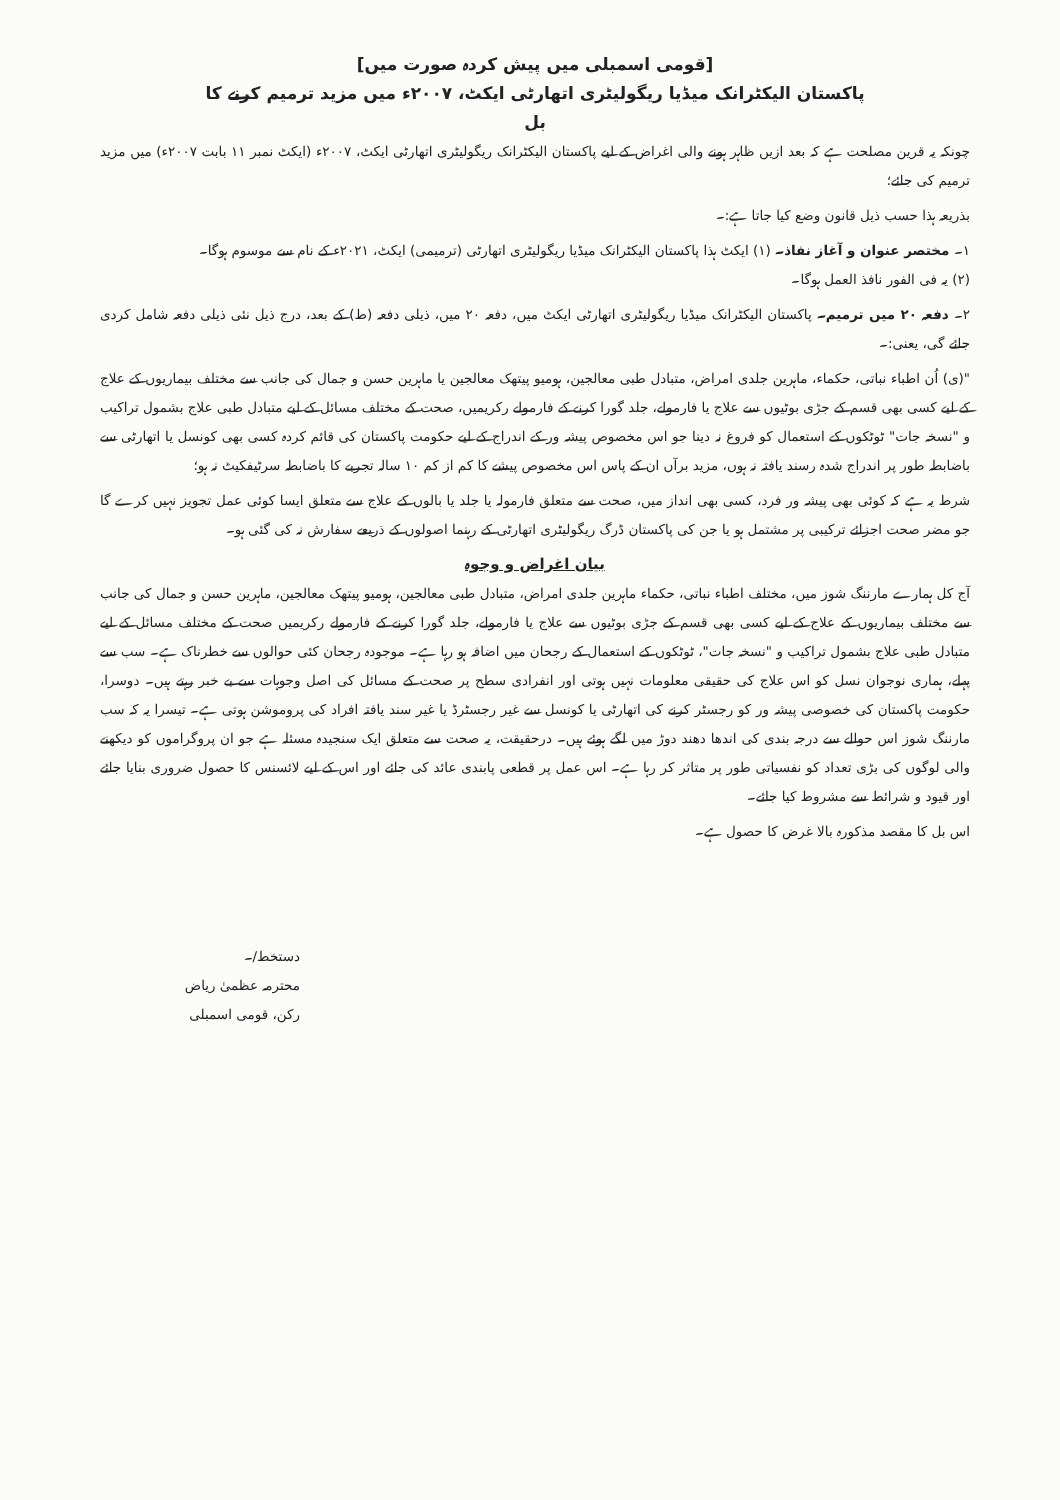[قومی اسمبلی میں پیش کردہ صورت میں]
پاکستان الیکٹرانک میڈیا ریگولیٹری اتھارٹی ایکٹ، ۲۰۰۷ء میں مزید ترمیم کرنے کا
بل
چونکہ یہ قرین مصلحت ہے کہ بعد ازیں ظاہر ہونے والی اغراض کے لیے پاکستان الیکٹرانک ریگولیٹری اتھارٹی ایکٹ، ۲۰۰۷ء (ایکٹ نمبر ۱۱ بابت ۲۰۰۷ء) میں مزید ترمیم کی جائے؛
بذریعہ ہذا حسب ذیل قانون وضع کیا جاتا ہے:۔
۱۔ مختصر عنوان و آغاز نفاذ۔ (۱) ایکٹ ہذا پاکستان الیکٹرانک میڈیا ریگولیٹری اتھارٹی (ترمیمی) ایکٹ، ۲۰۲۱ء کے نام سے موسوم ہوگا۔
(۲) یہ فی الفور نافذ العمل ہوگا۔
۲۔ دفعہ ۲۰ میں ترمیم۔ پاکستان الیکٹرانک میڈیا ریگولیٹری اتھارٹی ایکٹ میں، دفعہ ۲۰ میں، ذیلی دفعہ (ط) کے بعد، درج ذیل نئی ذیلی دفعہ شامل کردی جائے گی، یعنی:۔
"(ی) اُن اطباء نباتی، حکماء، ماہرین جلدی امراض، متبادل طبی معالجین، ہومیو پیتھک معالجین یا ماہرین حسن و جمال کی جانب سے مختلف بیماریوں کے علاج کے لیے کسی بھی قسم کے جڑی بوٹیوں سے علاج یا فارمولے، جلد گورا کرنے کے فارمولے رکریمیں، صحت کے مختلف مسائل کے لیے متبادل طبی علاج بشمول تراکیب و "نسخہ جات" ٹوٹکوں کے استعمال کو فروغ نہ دینا جو اس مخصوص پیشہ ور کے اندراج کے لیے حکومت پاکستان کی قائم کردہ کسی بھی کونسل یا اتھارٹی سے باضابطہ طور پر اندراج شدہ رسند یافتہ نہ ہوں، مزید برآں ان کے پاس اس مخصوص پیشے کا کم از کم ۱۰ سالہ تجربے کا باضابطہ سرٹیفکیٹ نہ ہو؛
شرط یہ ہے کہ کوئی بھی پیشہ ور فرد، کسی بھی انداز میں، صحت سے متعلق فارمولہ یا جلد یا بالوں کے علاج سے متعلق ایسا کوئی عمل تجویز نہیں کرے گا جو مضر صحت اجزائے ترکیبی پر مشتمل ہو یا جن کی پاکستان ڈرگ ریگولیٹری اتھارٹی کے رہنما اصولوں کے ذریعے سفارش نہ کی گئی ہو۔
بیان اغراض و وجوہ
آج کل ہمارے مارننگ شوز میں، مختلف اطباء نباتی، حکماء ماہرین جلدی امراض، متبادل طبی معالجین، ہومیو پیتھک معالجین، ماہرین حسن و جمال کی جانب سے مختلف بیماریوں کے علاج کے لیے کسی بھی قسم کے جڑی بوٹیوں سے علاج یا فارمولے، جلد گورا کرنے کے فارمولے رکریمیں صحت کے مختلف مسائل کے لیے متبادل طبی علاج بشمول تراکیب و "نسخہ جات"، ٹوٹکوں کے استعمال کے رجحان میں اضافہ ہو رہا ہے۔ موجودہ رجحان کئی حوالوں سے خطرناک ہے۔ سب سے پہلے، ہماری نوجوان نسل کو اس علاج کی حقیقی معلومات نہیں ہوتی اور انفرادی سطح پر صحت کے مسائل کی اصل وجوہات سے بے خبر رہتے ہیں۔ دوسرا، حکومت پاکستان کی خصوصی پیشہ ور کو رجسٹر کرنے کی اتھارٹی یا کونسل سے غیر رجسٹرڈ یا غیر سند یافتہ افراد کی پروموشن ہوتی ہے۔ تیسرا یہ کہ سب مارننگ شوز اس حوالے سے درجہ بندی کی اندھا دھند دوڑ میں لگے ہوئے ہیں۔ درحقیقت، یہ صحت سے متعلق ایک سنجیدہ مسئلہ ہے جو ان پروگراموں کو دیکھنے والی لوگوں کی بڑی تعداد کو نفسیاتی طور پر متاثر کر رہا ہے۔ اس عمل پر قطعی پابندی عائد کی جائے اور اس کے لیے لائسنس کا حصول ضروری بنایا جائے اور قیود و شرائط سے مشروط کیا جائے۔
اس بل کا مقصد مذکورہ بالا غرض کا حصول ہے۔
دستخط/۔
محترمہ عظمیٰ ریاض
رکن، قومی اسمبلی